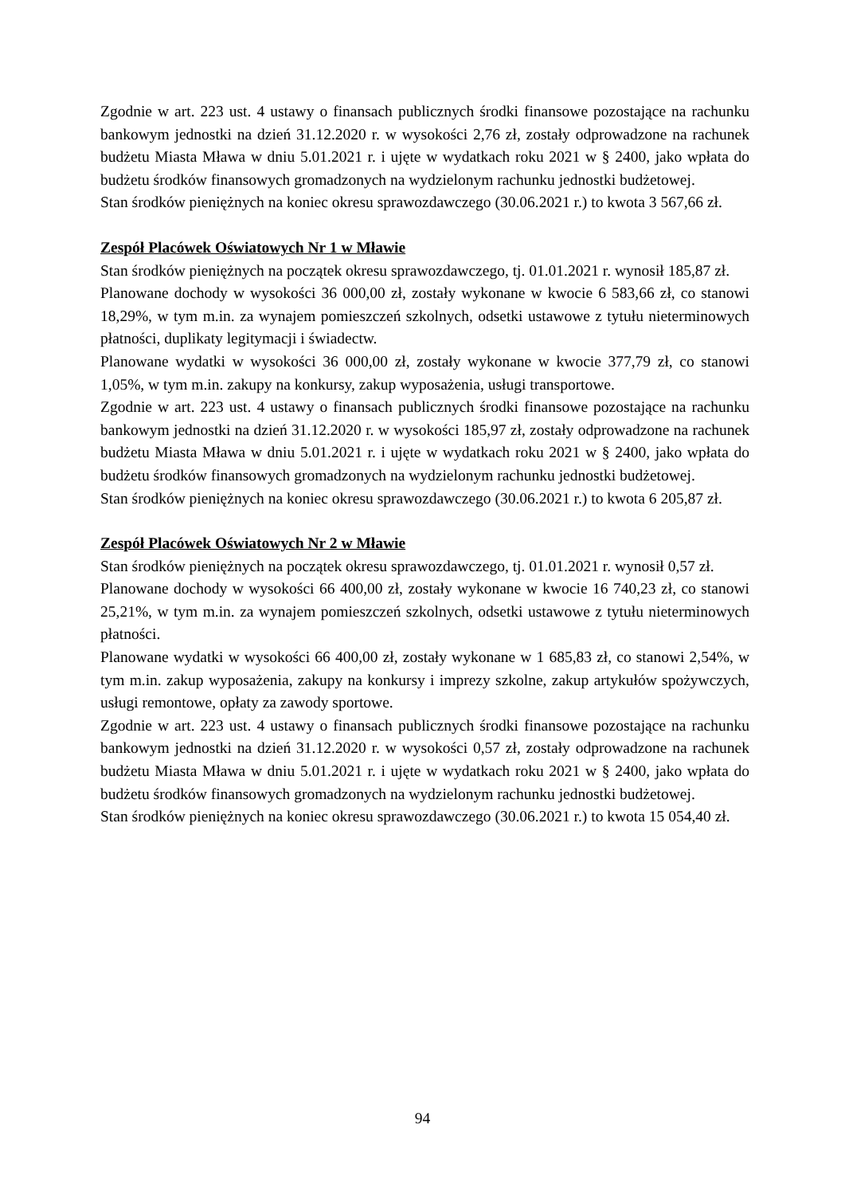Zgodnie w art. 223 ust. 4 ustawy o finansach publicznych środki finansowe pozostające na rachunku bankowym jednostki na dzień 31.12.2020 r. w wysokości 2,76 zł, zostały odprowadzone na rachunek budżetu Miasta Mława w dniu 5.01.2021 r. i ujęte w wydatkach roku 2021 w § 2400, jako wpłata do budżetu środków finansowych gromadzonych na wydzielonym rachunku jednostki budżetowej.
Stan środków pieniężnych na koniec okresu sprawozdawczego (30.06.2021 r.) to kwota 3 567,66 zł.
Zespół Placówek Oświatowych Nr 1 w Mławie
Stan środków pieniężnych na początek okresu sprawozdawczego, tj. 01.01.2021 r. wynosił 185,87 zł.
Planowane dochody w wysokości 36 000,00 zł, zostały wykonane w kwocie 6 583,66 zł, co stanowi 18,29%, w tym m.in. za wynajem pomieszczeń szkolnych, odsetki ustawowe z tytułu nieterminowych płatności, duplikaty legitymacji i świadectw.
Planowane wydatki w wysokości 36 000,00 zł, zostały wykonane w kwocie 377,79 zł, co stanowi 1,05%, w tym m.in. zakupy na konkursy, zakup wyposażenia, usługi transportowe.
Zgodnie w art. 223 ust. 4 ustawy o finansach publicznych środki finansowe pozostające na rachunku bankowym jednostki na dzień 31.12.2020 r. w wysokości 185,97 zł, zostały odprowadzone na rachunek budżetu Miasta Mława w dniu 5.01.2021 r. i ujęte w wydatkach roku 2021 w § 2400, jako wpłata do budżetu środków finansowych gromadzonych na wydzielonym rachunku jednostki budżetowej.
Stan środków pieniężnych na koniec okresu sprawozdawczego (30.06.2021 r.) to kwota 6 205,87 zł.
Zespół Placówek Oświatowych Nr 2 w Mławie
Stan środków pieniężnych na początek okresu sprawozdawczego, tj. 01.01.2021 r. wynosił 0,57 zł.
Planowane dochody w wysokości 66 400,00 zł, zostały wykonane w kwocie 16 740,23 zł, co stanowi 25,21%, w tym m.in. za wynajem pomieszczeń szkolnych, odsetki ustawowe z tytułu nieterminowych płatności.
Planowane wydatki w wysokości 66 400,00 zł, zostały wykonane w 1 685,83 zł, co stanowi 2,54%, w tym m.in. zakup wyposażenia, zakupy na konkursy i imprezy szkolne, zakup artykułów spożywczych, usługi remontowe, opłaty za zawody sportowe.
Zgodnie w art. 223 ust. 4 ustawy o finansach publicznych środki finansowe pozostające na rachunku bankowym jednostki na dzień 31.12.2020 r. w wysokości 0,57 zł, zostały odprowadzone na rachunek budżetu Miasta Mława w dniu 5.01.2021 r. i ujęte w wydatkach roku 2021 w § 2400, jako wpłata do budżetu środków finansowych gromadzonych na wydzielonym rachunku jednostki budżetowej.
Stan środków pieniężnych na koniec okresu sprawozdawczego (30.06.2021 r.) to kwota 15 054,40 zł.
94